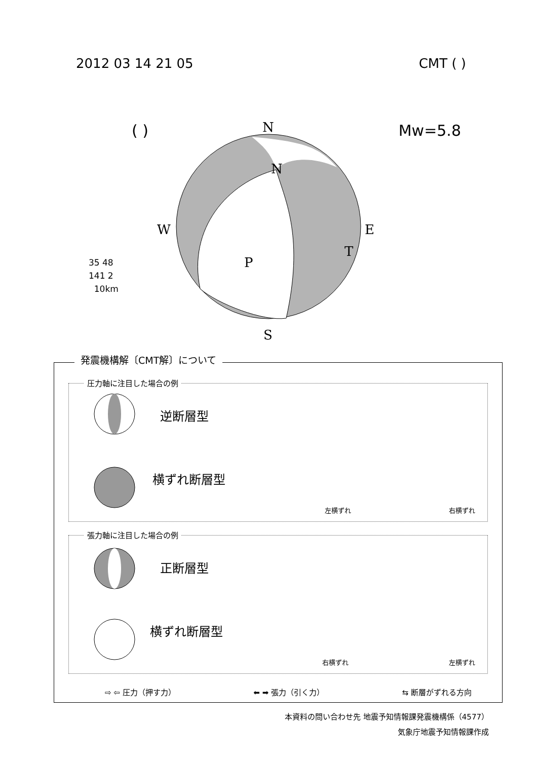2012 03 14 21 05 CMT ( )
( ) Mw=5.8
N
N
W
E
T
P
S
35 48
141 2
10km
発震機構解〔CMT解〕について
圧力軸に注目した場合の例
逆断層型
横ずれ断層型
左横ずれ 右横ずれ
張力軸に注目した場合の例
正断層型
横ずれ断層型
右横ずれ 左横ずれ
⇨ ⇦ 圧力（押す力） ⬅ ➡ 張力（引く力） ⇆ 断層がずれる方向
本資料の問い合わせ先 地震予知情報課発震機構係（4577）
気象庁地震予知情報課作成